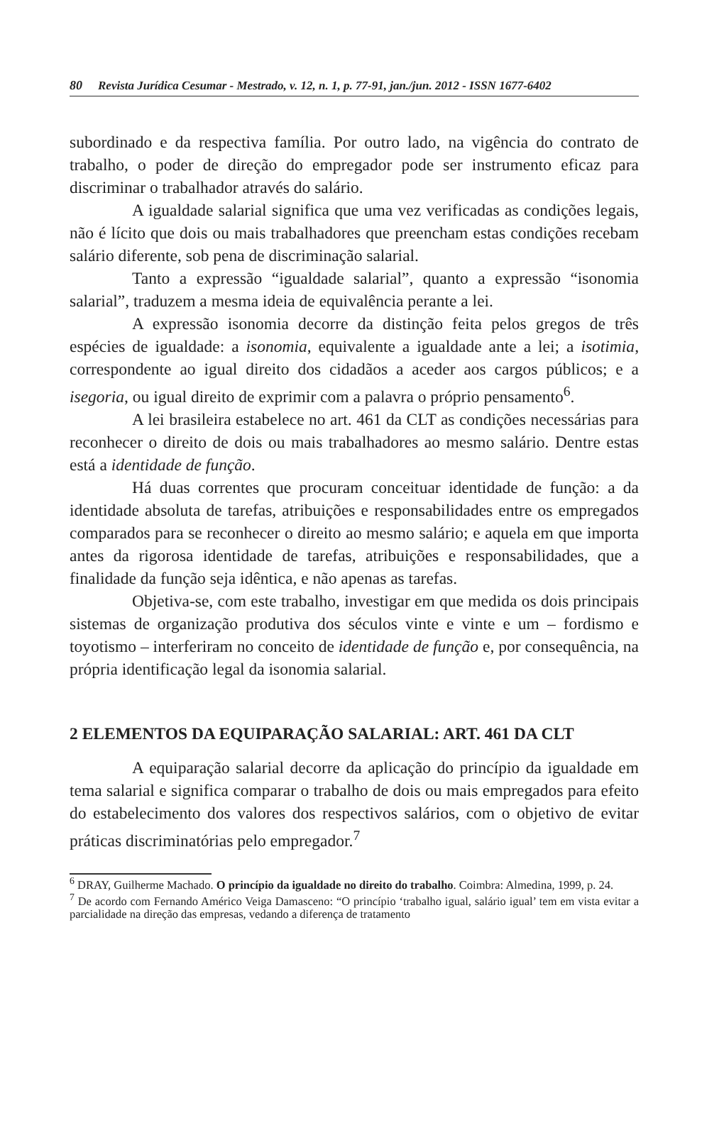80 Revista Jurídica Cesumar - Mestrado, v. 12, n. 1, p. 77-91, jan./jun. 2012 - ISSN 1677-6402
subordinado e da respectiva família. Por outro lado, na vigência do contrato de trabalho, o poder de direção do empregador pode ser instrumento eficaz para discriminar o trabalhador através do salário.
A igualdade salarial significa que uma vez verificadas as condições legais, não é lícito que dois ou mais trabalhadores que preencham estas condições recebam salário diferente, sob pena de discriminação salarial.
Tanto a expressão “igualdade salarial”, quanto a expressão “isonomia salarial”, traduzem a mesma ideia de equivalência perante a lei.
A expressão isonomia decorre da distinção feita pelos gregos de três espécies de igualdade: a isonomia, equivalente a igualdade ante a lei; a isotimia, correspondente ao igual direito dos cidadãos a aceder aos cargos públicos; e a isegoria, ou igual direito de exprimir com a palavra o próprio pensamento<sup>6</sup>.
A lei brasileira estabelece no art. 461 da CLT as condições necessárias para reconhecer o direito de dois ou mais trabalhadores ao mesmo salário. Dentre estas está a identidade de função.
Há duas correntes que procuram conceituar identidade de função: a da identidade absoluta de tarefas, atribuições e responsabilidades entre os empregados comparados para se reconhecer o direito ao mesmo salário; e aquela em que importa antes da rigorosa identidade de tarefas, atribuições e responsabilidades, que a finalidade da função seja idêntica, e não apenas as tarefas.
Objetiva-se, com este trabalho, investigar em que medida os dois principais sistemas de organização produtiva dos séculos vinte e vinte e um – fordismo e toyotismo – interferiram no conceito de identidade de função e, por consequência, na própria identificação legal da isonomia salarial.
2 ELEMENTOS DA EQUIPARAÇÃO SALARIAL: ART. 461 DA CLT
A equiparação salarial decorre da aplicação do princípio da igualdade em tema salarial e significa comparar o trabalho de dois ou mais empregados para efeito do estabelecimento dos valores dos respectivos salários, com o objetivo de evitar práticas discriminatórias pelo empregador.<sup>7</sup>
<sup>6</sup> DRAY, Guilherme Machado. O princípio da igualdade no direito do trabalho. Coimbra: Almedina, 1999, p. 24.
<sup>7</sup> De acordo com Fernando Américo Veiga Damasceno: “O princípio ‘trabalho igual, salário igual’ tem em vista evitar a parcialidade na direção das empresas, vedando a diferença de tratamento